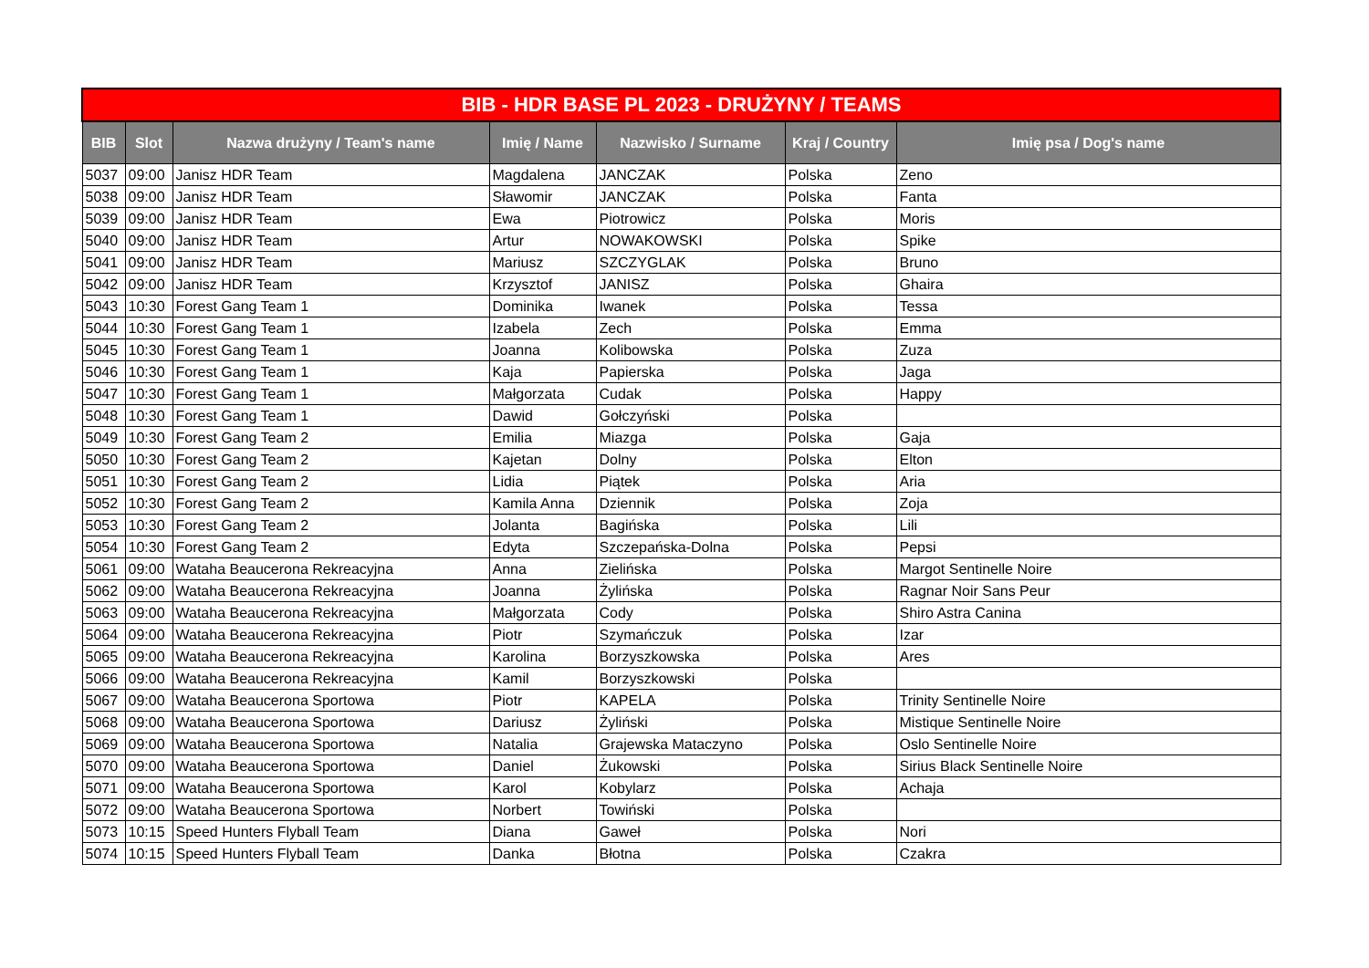| BIB - HDR BASE PL 2023 - DRUŻYNY / TEAMS | | | | | | |
| --- | --- | --- | --- | --- | --- | --- |
| BIB | Slot | Nazwa drużyny / Team's name | Imię / Name | Nazwisko / Surname | Kraj / Country | Imię psa / Dog's name |
| 5037 | 09:00 | Janisz HDR Team | Magdalena | JANCZAK | Polska | Zeno |
| 5038 | 09:00 | Janisz HDR Team | Sławomir | JANCZAK | Polska | Fanta |
| 5039 | 09:00 | Janisz HDR Team | Ewa | Piotrowicz | Polska | Moris |
| 5040 | 09:00 | Janisz HDR Team | Artur | NOWAKOWSKI | Polska | Spike |
| 5041 | 09:00 | Janisz HDR Team | Mariusz | SZCZYGLAK | Polska | Bruno |
| 5042 | 09:00 | Janisz HDR Team | Krzysztof | JANISZ | Polska | Ghaira |
| 5043 | 10:30 | Forest Gang Team 1 | Dominika | Iwanek | Polska | Tessa |
| 5044 | 10:30 | Forest Gang Team 1 | Izabela | Zech | Polska | Emma |
| 5045 | 10:30 | Forest Gang Team 1 | Joanna | Kolibowska | Polska | Zuza |
| 5046 | 10:30 | Forest Gang Team 1 | Kaja | Papierska | Polska | Jaga |
| 5047 | 10:30 | Forest Gang Team 1 | Małgorzata | Cudak | Polska | Happy |
| 5048 | 10:30 | Forest Gang Team 1 | Dawid | Gołczyński | Polska | |
| 5049 | 10:30 | Forest Gang Team 2 | Emilia | Miazga | Polska | Gaja |
| 5050 | 10:30 | Forest Gang Team 2 | Kajetan | Dolny | Polska | Elton |
| 5051 | 10:30 | Forest Gang Team 2 | Lidia | Piątek | Polska | Aria |
| 5052 | 10:30 | Forest Gang Team 2 | Kamila Anna | Dziennik | Polska | Zoja |
| 5053 | 10:30 | Forest Gang Team 2 | Jolanta | Bagińska | Polska | Lili |
| 5054 | 10:30 | Forest Gang Team 2 | Edyta | Szczepańska-Dolna | Polska | Pepsi |
| 5061 | 09:00 | Wataha Beaucerona Rekreacyjna | Anna | Zielińska | Polska | Margot Sentinelle Noire |
| 5062 | 09:00 | Wataha Beaucerona Rekreacyjna | Joanna | Żylińska | Polska | Ragnar Noir Sans Peur |
| 5063 | 09:00 | Wataha Beaucerona Rekreacyjna | Małgorzata | Cody | Polska | Shiro Astra Canina |
| 5064 | 09:00 | Wataha Beaucerona Rekreacyjna | Piotr | Szymańczuk | Polska | Izar |
| 5065 | 09:00 | Wataha Beaucerona Rekreacyjna | Karolina | Borzyszkowska | Polska | Ares |
| 5066 | 09:00 | Wataha Beaucerona Rekreacyjna | Kamil | Borzyszkowski | Polska | |
| 5067 | 09:00 | Wataha Beaucerona Sportowa | Piotr | KAPELA | Polska | Trinity Sentinelle Noire |
| 5068 | 09:00 | Wataha Beaucerona Sportowa | Dariusz | Żyliński | Polska | Mistique Sentinelle Noire |
| 5069 | 09:00 | Wataha Beaucerona Sportowa | Natalia | Grajewska Mataczyno | Polska | Oslo Sentinelle Noire |
| 5070 | 09:00 | Wataha Beaucerona Sportowa | Daniel | Żukowski | Polska | Sirius Black Sentinelle Noire |
| 5071 | 09:00 | Wataha Beaucerona Sportowa | Karol | Kobylarz | Polska | Achaja |
| 5072 | 09:00 | Wataha Beaucerona Sportowa | Norbert | Towiński | Polska | |
| 5073 | 10:15 | Speed Hunters Flyball Team | Diana | Gaweł | Polska | Nori |
| 5074 | 10:15 | Speed Hunters Flyball Team | Danka | Błotna | Polska | Czakra |